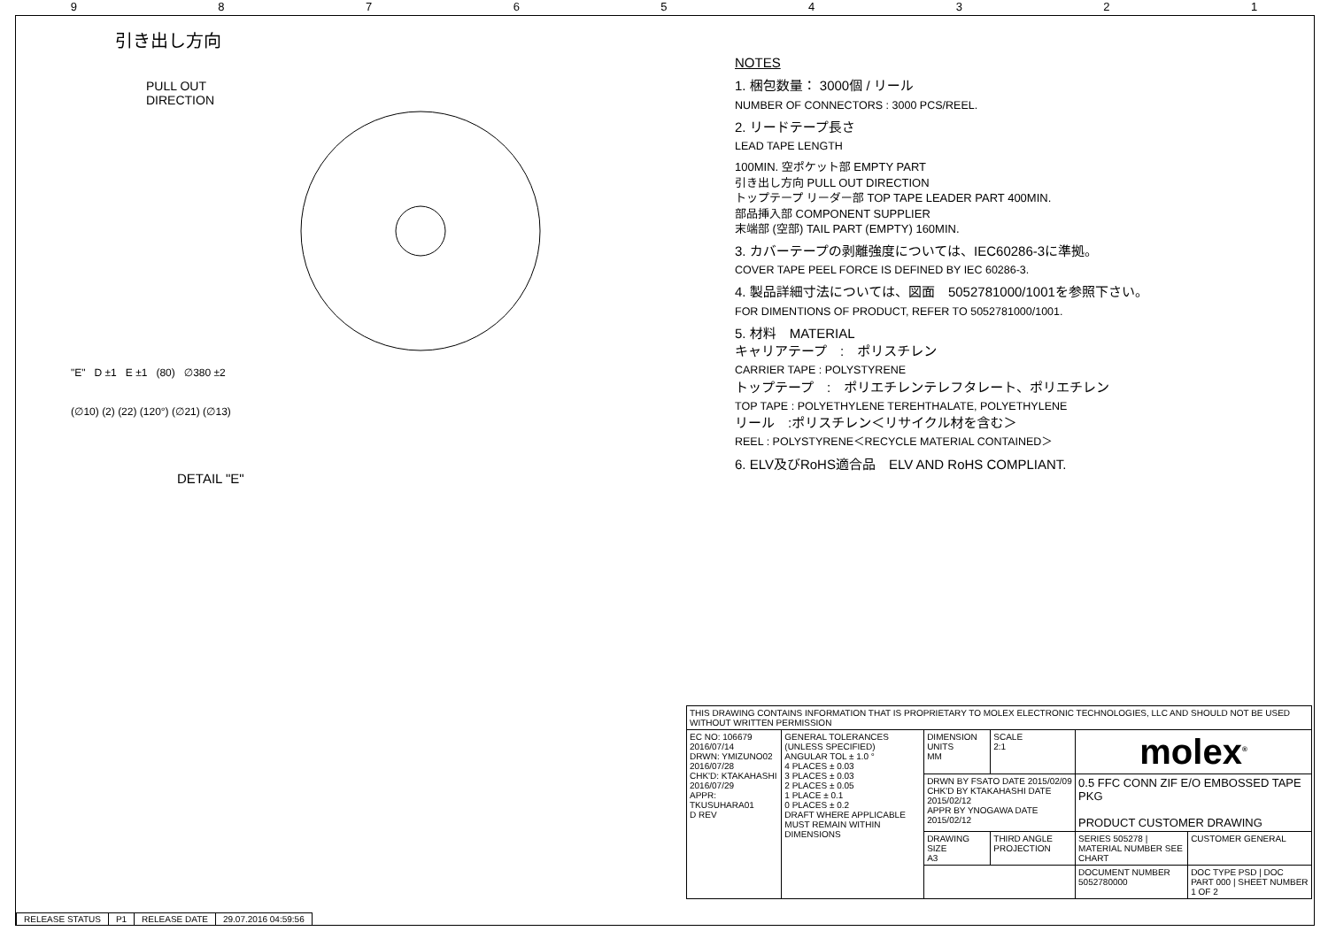987654321
引き出し方向
PULL OUT
DIRECTION
"E" D ±1 E ±1 (80) ∅380 ±2
(∅10) (2) (22) (120°) (∅21) (∅13)
DETAIL "E"
NOTES
1. 梱包数量： 3000個 / リール
NUMBER OF CONNECTORS : 3000 PCS/REEL.
2. リードテープ長さ
LEAD TAPE LENGTH
100MIN. 空ポケット部 EMPTY PART
引き出し方向 PULL OUT DIRECTION
トップテープ リーダー部 TOP TAPE LEADER PART 400MIN.
部品挿入部 COMPONENT SUPPLIER
末端部 (空部) TAIL PART (EMPTY) 160MIN.
3. カバーテープの剥離強度については、IEC60286-3に準拠。
COVER TAPE PEEL FORCE IS DEFINED BY IEC 60286-3.
4. 製品詳細寸法については、図面　5052781000/1001を参照下さい。
FOR DIMENTIONS OF PRODUCT, REFER TO 5052781000/1001.
5. 材料　MATERIAL
キャリアテープ　:　ポリスチレン
CARRIER TAPE : POLYSTYRENE
トップテープ　:　ポリエチレンテレフタレート、ポリエチレン
TOP TAPE : POLYETHYLENE TEREHTHALATE, POLYETHYLENE
リール　:ポリスチレン＜リサイクル材を含む＞
REEL : POLYSTYRENE＜RECYCLE MATERIAL CONTAINED＞
6. ELV及びRoHS適合品　ELV AND RoHS COMPLIANT.
| THIS DRAWING CONTAINS INFORMATION THAT IS PROPRIETARY TO MOLEX ELECTRONIC TECHNOLOGIES, LLC AND SHOULD NOT BE USED WITHOUT WRITTEN PERMISSION | | | | | |
| EC NO: 106679 2016/07/14 DRWN: YMIZUNO02 2016/07/28 CHK'D: KTAKAHASHI 2016/07/29 APPR: TKUSUHARA01 D REV | GENERAL TOLERANCES (UNLESS SPECIFIED) ANGULAR TOL ± 1.0 ° 4 PLACES ± 0.03 3 PLACES ± 0.03 2 PLACES ± 0.05 1 PLACE ± 0.1 0 PLACES ± 0.2 DRAFT WHERE APPLICABLE MUST REMAIN WITHIN DIMENSIONS | DIMENSION UNITS MM | SCALE 2:1 | molex<sup>®</sup> | |
| | | DRWN BY FSATO DATE 2015/02/09 CHK'D BY KTAKAHASHI DATE 2015/02/12 APPR BY YNOGAWA DATE 2015/02/12 | | 0.5 FFC CONN ZIF E/O EMBOSSED TAPE PKG PRODUCT CUSTOMER DRAWING | |
| | | DRAWING SIZE A3 | THIRD ANGLE PROJECTION | SERIES 505278 / MATERIAL NUMBER SEE CHART | CUSTOMER GENERAL |
| | | | | DOCUMENT NUMBER 5052780000 | DOC TYPE PSD / DOC PART 000 / SHEET NUMBER 1 OF 2 |
| RELEASE STATUS | P1 | RELEASE DATE | 29.07.2016 04:59:56 |